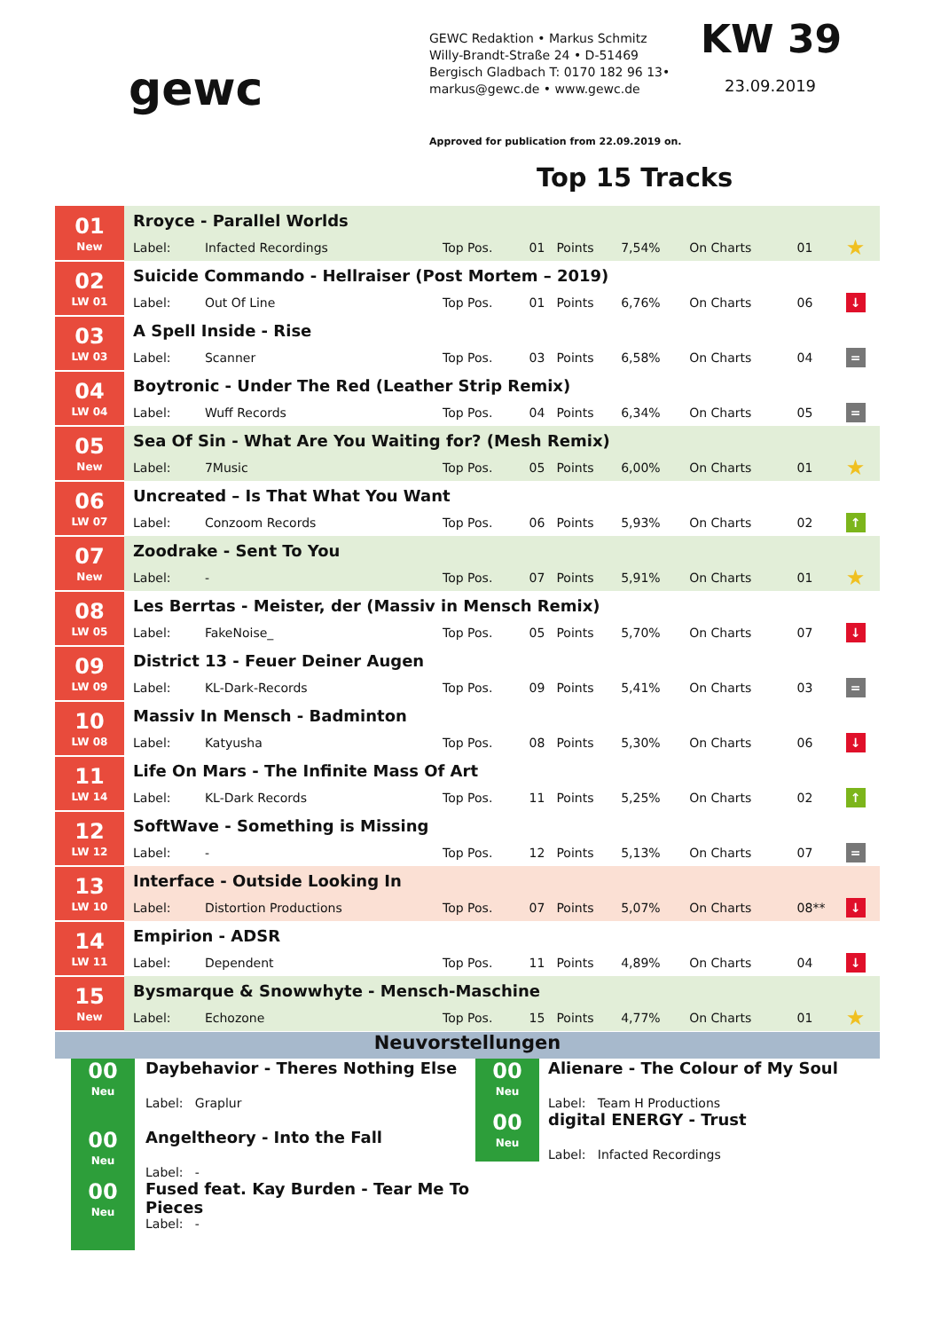gewc
GEWC Redaktion • Markus Schmitz
Willy-Brandt-Straße 24 • D-51469
Bergisch Gladbach T: 0170 182 96 13•
markus@gewc.de • www.gewc.de
KW 39
23.09.2019
Approved for publication from 22.09.2019 on.
Top 15 Tracks
| 01 New | Rroyce - Parallel Worlds | | | | | | | | |
| | Label: | Infacted Recordings | Top Pos. | 01 | Points | 7,54% | On Charts | 01 | ★ |
| 02 LW 01 | Suicide Commando - Hellraiser (Post Mortem – 2019) | | | | | | | | |
| | Label: | Out Of Line | Top Pos. | 01 | Points | 6,76% | On Charts | 06 | ↓ |
| 03 LW 03 | A Spell Inside - Rise | | | | | | | | |
| | Label: | Scanner | Top Pos. | 03 | Points | 6,58% | On Charts | 04 | = |
| 04 LW 04 | Boytronic - Under The Red (Leather Strip Remix) | | | | | | | | |
| | Label: | Wuff Records | Top Pos. | 04 | Points | 6,34% | On Charts | 05 | = |
| 05 New | Sea Of Sin - What Are You Waiting for? (Mesh Remix) | | | | | | | | |
| | Label: | 7Music | Top Pos. | 05 | Points | 6,00% | On Charts | 01 | ★ |
| 06 LW 07 | Uncreated – Is That What You Want | | | | | | | | |
| | Label: | Conzoom Records | Top Pos. | 06 | Points | 5,93% | On Charts | 02 | ↑ |
| 07 New | Zoodrake - Sent To You | | | | | | | | |
| | Label: | - | Top Pos. | 07 | Points | 5,91% | On Charts | 01 | ★ |
| 08 LW 05 | Les Berrtas - Meister, der (Massiv in Mensch Remix) | | | | | | | | |
| | Label: | FakeNoise_ | Top Pos. | 05 | Points | 5,70% | On Charts | 07 | ↓ |
| 09 LW 09 | District 13 - Feuer Deiner Augen | | | | | | | | |
| | Label: | KL-Dark-Records | Top Pos. | 09 | Points | 5,41% | On Charts | 03 | = |
| 10 LW 08 | Massiv In Mensch - Badminton | | | | | | | | |
| | Label: | Katyusha | Top Pos. | 08 | Points | 5,30% | On Charts | 06 | ↓ |
| 11 LW 14 | Life On Mars - The Infinite Mass Of Art | | | | | | | | |
| | Label: | KL-Dark Records | Top Pos. | 11 | Points | 5,25% | On Charts | 02 | ↑ |
| 12 LW 12 | SoftWave - Something is Missing | | | | | | | | |
| | Label: | - | Top Pos. | 12 | Points | 5,13% | On Charts | 07 | = |
| 13 LW 10 | Interface - Outside Looking In | | | | | | | | |
| | Label: | Distortion Productions | Top Pos. | 07 | Points | 5,07% | On Charts | 08** | ↓ |
| 14 LW 11 | Empirion - ADSR | | | | | | | | |
| | Label: | Dependent | Top Pos. | 11 | Points | 4,89% | On Charts | 04 | ↓ |
| 15 New | Bysmarque & Snowwhyte - Mensch-Maschine | | | | | | | | |
| | Label: | Echozone | Top Pos. | 15 | Points | 4,77% | On Charts | 01 | ★ |
Neuvorstellungen
| 00 Neu | Daybehavior - Theres Nothing Else Label: Graplur |
| 00 Neu | Angeltheory - Into the Fall Label: - |
| 00 Neu | Fused feat. Kay Burden - Tear Me To Pieces Label: - |
| 00 Neu | Alienare - The Colour of My Soul Label: Team H Productions |
| 00 Neu | digital ENERGY - Trust Label: Infacted Recordings |